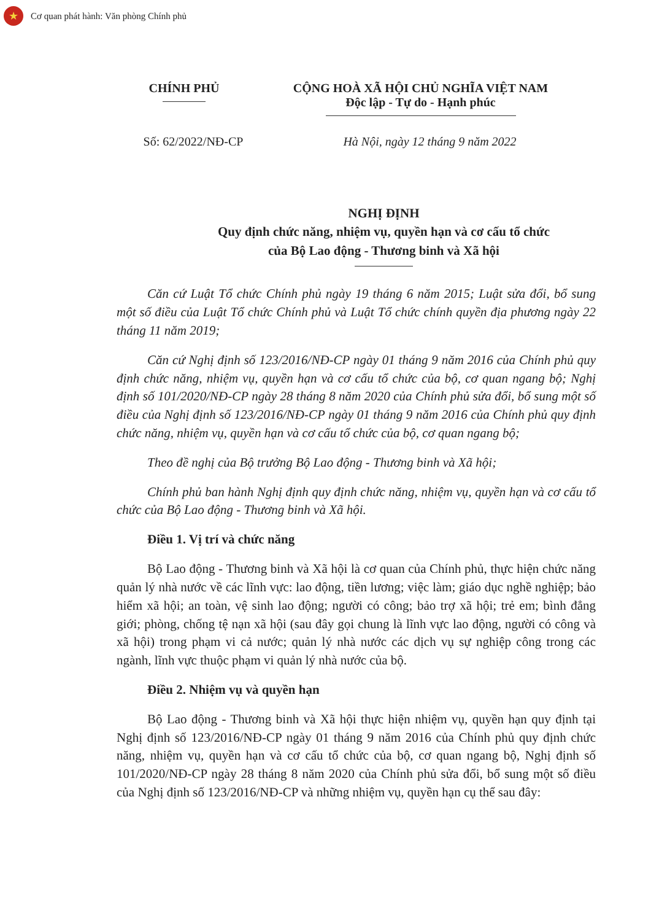★
Cơ quan phát hành: Văn phòng Chính phủ
CHÍNH PHỦ CỘNG HOÀ XÃ HỘI CHỦ NGHĨA VIỆT NAM
Độc lập - Tự do - Hạnh phúc
Số: 62/2022/NĐ-CP Hà Nội, ngày 12 tháng 9 năm 2022
NGHỊ ĐỊNH
Quy định chức năng, nhiệm vụ, quyền hạn và cơ cấu tổ chức
của Bộ Lao động - Thương binh và Xã hội
Căn cứ Luật Tổ chức Chính phủ ngày 19 tháng 6 năm 2015; Luật sửa đổi, bổ sung một số điều của Luật Tổ chức Chính phủ và Luật Tổ chức chính quyền địa phương ngày 22 tháng 11 năm 2019;
Căn cứ Nghị định số 123/2016/NĐ-CP ngày 01 tháng 9 năm 2016 của Chính phủ quy định chức năng, nhiệm vụ, quyền hạn và cơ cấu tổ chức của bộ, cơ quan ngang bộ; Nghị định số 101/2020/NĐ-CP ngày 28 tháng 8 năm 2020 của Chính phủ sửa đổi, bổ sung một số điều của Nghị định số 123/2016/NĐ-CP ngày 01 tháng 9 năm 2016 của Chính phủ quy định chức năng, nhiệm vụ, quyền hạn và cơ cấu tổ chức của bộ, cơ quan ngang bộ;
Theo đề nghị của Bộ trưởng Bộ Lao động - Thương binh và Xã hội;
Chính phủ ban hành Nghị định quy định chức năng, nhiệm vụ, quyền hạn và cơ cấu tổ chức của Bộ Lao động - Thương binh và Xã hội.
Điều 1. Vị trí và chức năng
Bộ Lao động - Thương binh và Xã hội là cơ quan của Chính phủ, thực hiện chức năng quản lý nhà nước về các lĩnh vực: lao động, tiền lương; việc làm; giáo dục nghề nghiệp; bảo hiểm xã hội; an toàn, vệ sinh lao động; người có công; bảo trợ xã hội; trẻ em; bình đẳng giới; phòng, chống tệ nạn xã hội (sau đây gọi chung là lĩnh vực lao động, người có công và xã hội) trong phạm vi cả nước; quản lý nhà nước các dịch vụ sự nghiệp công trong các ngành, lĩnh vực thuộc phạm vi quản lý nhà nước của bộ.
Điều 2. Nhiệm vụ và quyền hạn
Bộ Lao động - Thương binh và Xã hội thực hiện nhiệm vụ, quyền hạn quy định tại Nghị định số 123/2016/NĐ-CP ngày 01 tháng 9 năm 2016 của Chính phủ quy định chức năng, nhiệm vụ, quyền hạn và cơ cấu tổ chức của bộ, cơ quan ngang bộ, Nghị định số 101/2020/NĐ-CP ngày 28 tháng 8 năm 2020 của Chính phủ sửa đổi, bổ sung một số điều của Nghị định số 123/2016/NĐ-CP và những nhiệm vụ, quyền hạn cụ thể sau đây: